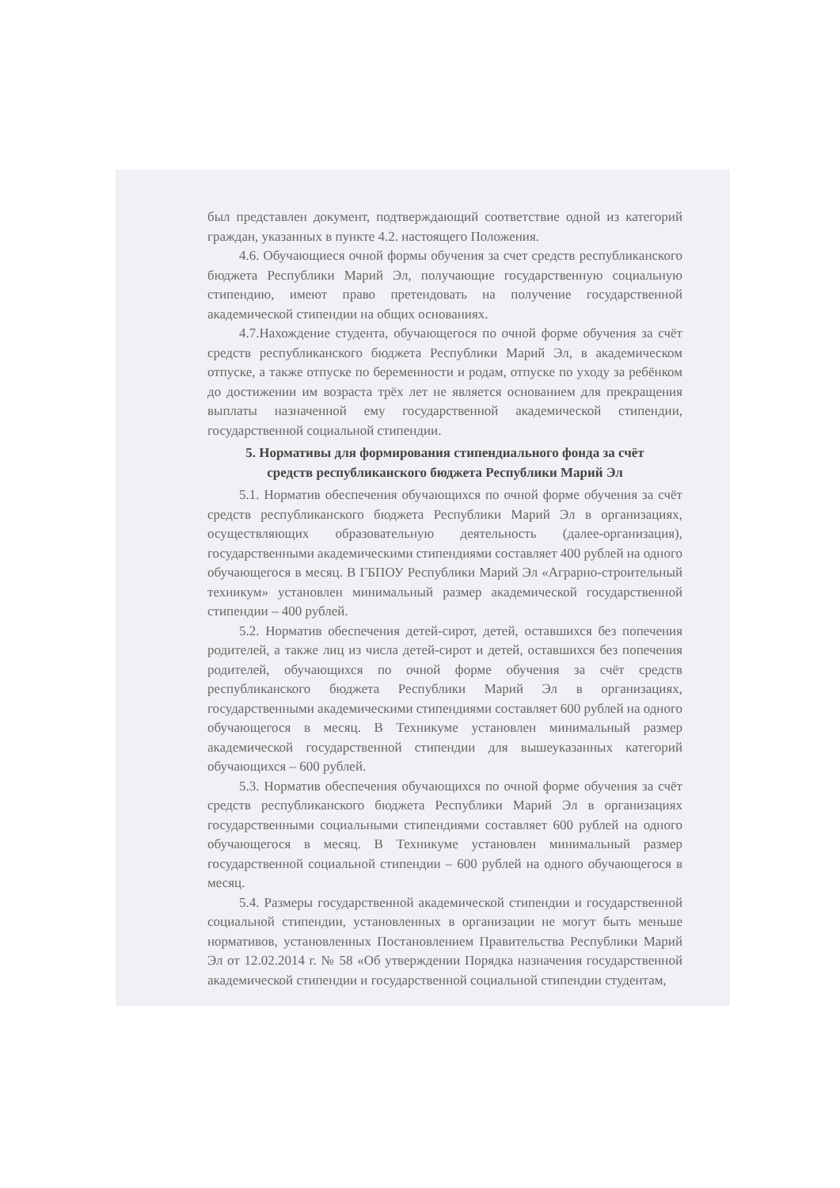был представлен документ, подтверждающий соответствие одной из категорий граждан, указанных в пункте 4.2. настоящего Положения.
4.6. Обучающиеся очной формы обучения за счет средств республиканского бюджета Республики Марий Эл, получающие государственную социальную стипендию, имеют право претендовать на получение государственной академической стипендии на общих основаниях.
4.7.Нахождение студента, обучающегося по очной форме обучения за счёт средств республиканского бюджета Республики Марий Эл, в академическом отпуске, а также отпуске по беременности и родам, отпуске по уходу за ребёнком до достижении им возраста трёх лет не является основанием для прекращения выплаты назначенной ему государственной академической стипендии, государственной социальной стипендии.
5. Нормативы для формирования стипендиального фонда за счёт
средств республиканского бюджета Республики Марий Эл
5.1. Норматив обеспечения обучающихся по очной форме обучения за счёт средств республиканского бюджета Республики Марий Эл в организациях, осуществляющих образовательную деятельность (далее-организация), государственными академическими стипендиями составляет 400 рублей на одного обучающегося в месяц. В ГБПОУ Республики Марий Эл «Аграрно-строительный техникум» установлен минимальный размер академической государственной стипендии – 400 рублей.
5.2. Норматив обеспечения детей-сирот, детей, оставшихся без попечения родителей, а также лиц из числа детей-сирот и детей, оставшихся без попечения родителей, обучающихся по очной форме обучения за счёт средств республиканского бюджета Республики Марий Эл в организациях, государственными академическими стипендиями составляет 600 рублей на одного обучающегося в месяц. В Техникуме установлен минимальный размер академической государственной стипендии для вышеуказанных категорий обучающихся – 600 рублей.
5.3. Норматив обеспечения обучающихся по очной форме обучения за счёт средств республиканского бюджета Республики Марий Эл в организациях государственными социальными стипендиями составляет 600 рублей на одного обучающегося в месяц. В Техникуме установлен минимальный размер государственной социальной стипендии – 600 рублей на одного обучающегося в месяц.
5.4. Размеры государственной академической стипендии и государственной социальной стипендии, установленных в организации не могут быть меньше нормативов, установленных Постановлением Правительства Республики Марий Эл от 12.02.2014 г. № 58 «Об утверждении Порядка назначения государственной академической стипендии и государственной социальной стипендии студентам,